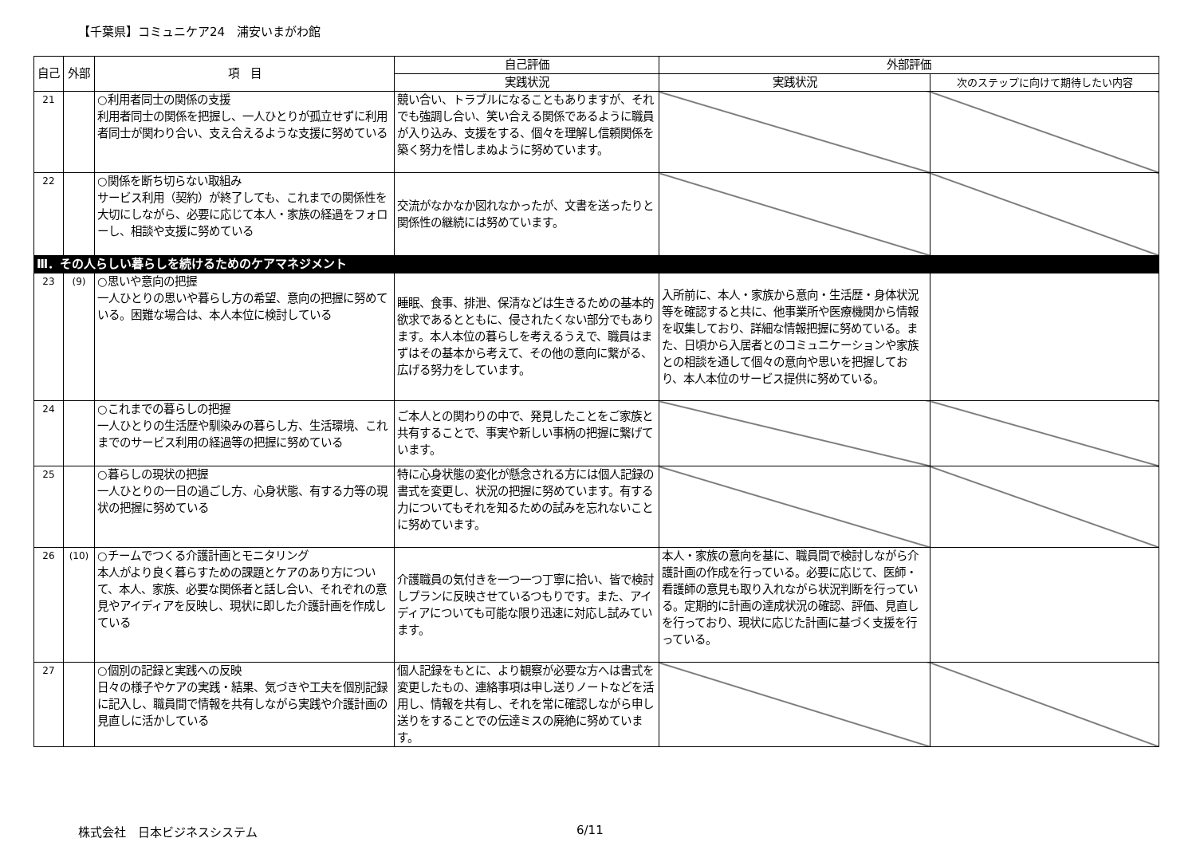【千葉県】コミュニケア24　浦安いまがわ館
| 自己 | 外部 | 項 目 | 自己評価 | 外部評価 | |
| --- | --- | --- | --- | --- | --- |
| | | | 実践状況 | 実践状況 | 次のステップに向けて期待したい内容 |
| 21 | | ○利用者同士の関係の支援 利用者同士の関係を把握し、一人ひとりが孤立せずに利用者同士が関わり合い、支え合えるような支援に努めている | 競い合い、トラブルになることもありますが、それでも強調し合い、笑い合える関係であるように職員が入り込み、支援をする、個々を理解し信頼関係を築く努力を惜しまぬように努めています。 | | |
| 22 | | ○関係を断ち切らない取組み サービス利用（契約）が終了しても、これまでの関係性を大切にしながら、必要に応じて本人・家族の経過をフォローし、相談や支援に努めている | 交流がなかなか図れなかったが、文書を送ったりと関係性の継続には努めています。 | | |
| Ⅲ．その人らしい暮らしを続けるためのケアマネジメント | | | | | |
| 23 | (9) | ○思いや意向の把握 一人ひとりの思いや暮らし方の希望、意向の把握に努めている。困難な場合は、本人本位に検討している | 睡眠、食事、排泄、保清などは生きるための基本的欲求であるとともに、侵されたくない部分でもあります。本人本位の暮らしを考えるうえで、職員はまずはその基本から考えて、その他の意向に繋がる、広げる努力をしています。 | 入所前に、本人・家族から意向・生活歴・身体状況等を確認すると共に、他事業所や医療機関から情報を収集しており、詳細な情報把握に努めている。また、日頃から入居者とのコミュニケーションや家族との相談を通して個々の意向や思いを把握しており、本人本位のサービス提供に努めている。 | |
| 24 | | ○これまでの暮らしの把握 一人ひとりの生活歴や馴染みの暮らし方、生活環境、これまでのサービス利用の経過等の把握に努めている | ご本人との関わりの中で、発見したことをご家族と共有することで、事実や新しい事柄の把握に繋げています。 | | |
| 25 | | ○暮らしの現状の把握 一人ひとりの一日の過ごし方、心身状態、有する力等の現状の把握に努めている | 特に心身状態の変化が懸念される方には個人記録の書式を変更し、状況の把握に努めています。有する力についてもそれを知るための試みを忘れないことに努めています。 | | |
| 26 | (10) | ○チームでつくる介護計画とモニタリング 本人がより良く暮らすための課題とケアのあり方について、本人、家族、必要な関係者と話し合い、それぞれの意見やアイディアを反映し、現状に即した介護計画を作成している | 介護職員の気付きを一つ一つ丁寧に拾い、皆で検討しプランに反映させているつもりです。また、アイディアについても可能な限り迅速に対応し試みています。 | 本人・家族の意向を基に、職員間で検討しながら介護計画の作成を行っている。必要に応じて、医師・看護師の意見も取り入れながら状況判断を行っている。定期的に計画の達成状況の確認、評価、見直しを行っており、現状に応じた計画に基づく支援を行っている。 | |
| 27 | | ○個別の記録と実践への反映 日々の様子やケアの実践・結果、気づきや工夫を個別記録に記入し、職員間で情報を共有しながら実践や介護計画の見直しに活かしている | 個人記録をもとに、より観察が必要な方へは書式を変更したもの、連絡事項は申し送りノートなどを活用し、情報を共有し、それを常に確認しながら申し送りをすることでの伝達ミスの廃絶に努めています。 | | |
株式会社　日本ビジネスシステム 6/11